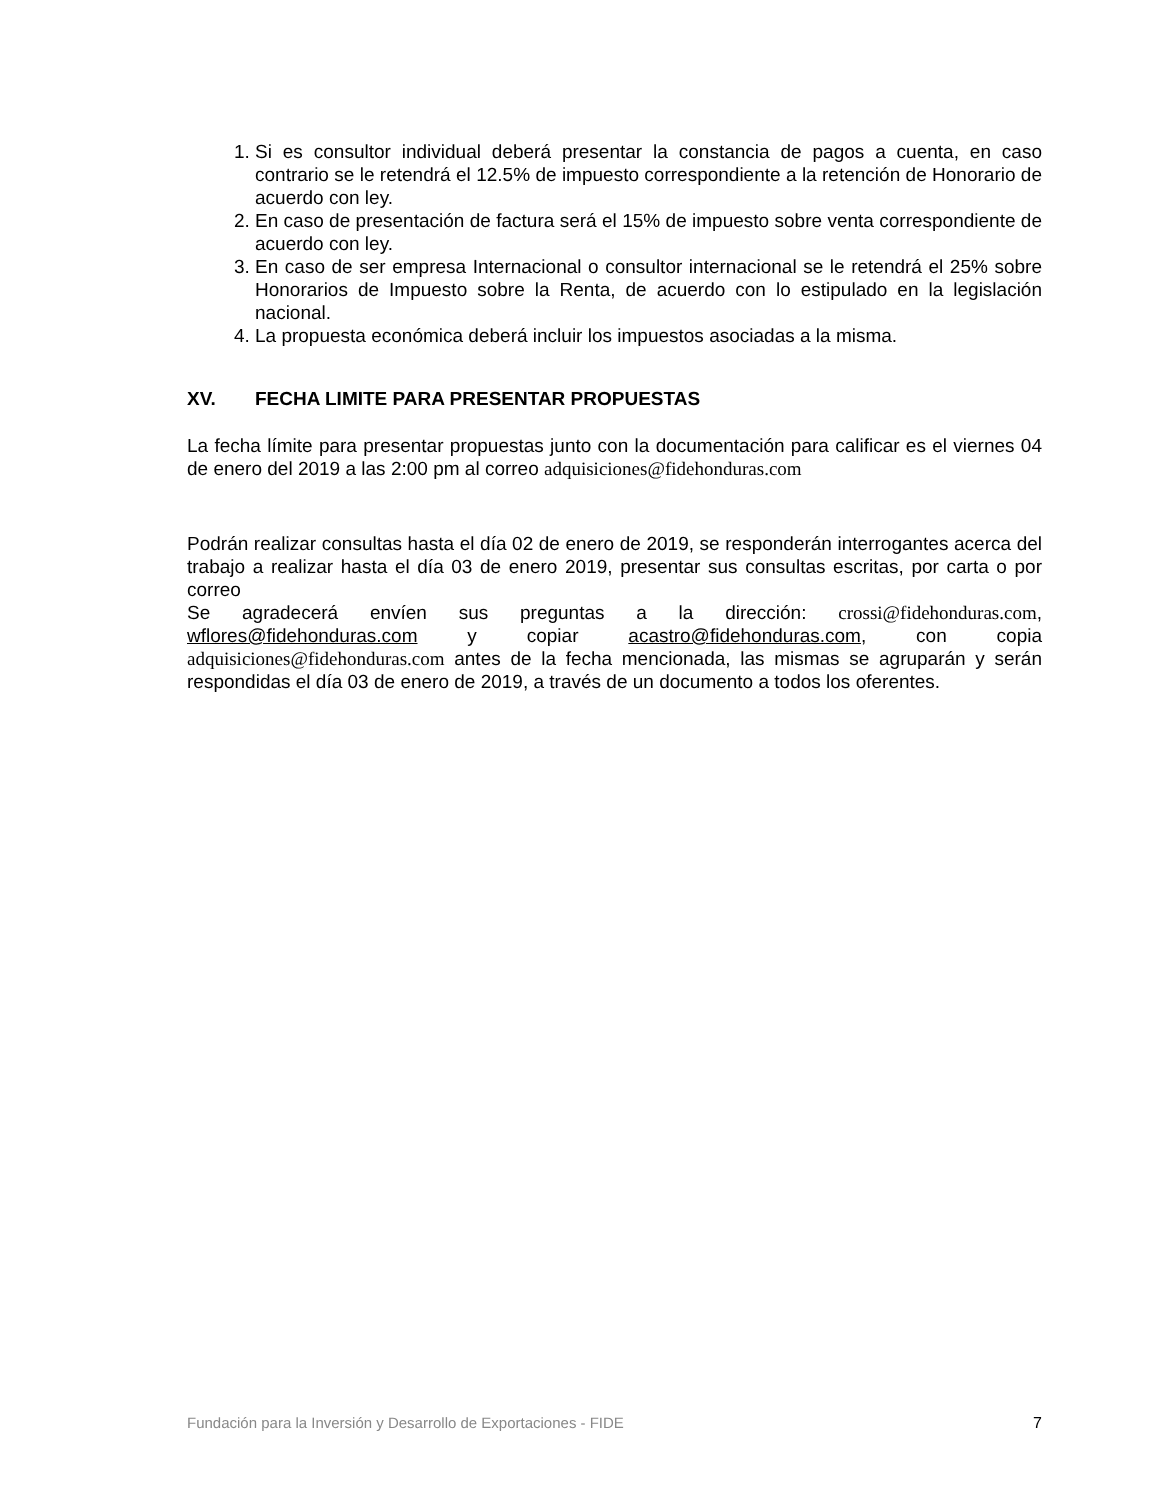1. Si es consultor individual deberá presentar la constancia de pagos a cuenta, en caso contrario se le retendrá el 12.5% de impuesto correspondiente a la retención de Honorario de acuerdo con ley.
2. En caso de presentación de factura será el 15% de impuesto sobre venta correspondiente de acuerdo con ley.
3. En caso de ser empresa Internacional o consultor internacional se le retendrá el 25% sobre Honorarios de Impuesto sobre la Renta, de acuerdo con lo estipulado en la legislación nacional.
4. La propuesta económica deberá incluir los impuestos asociadas a la misma.
XV. FECHA LIMITE PARA PRESENTAR PROPUESTAS
La fecha límite para presentar propuestas junto con la documentación para calificar es el viernes 04 de enero del 2019 a las 2:00 pm al correo adquisiciones@fidehonduras.com
Podrán realizar consultas hasta el día 02 de enero de 2019, se responderán interrogantes acerca del trabajo a realizar hasta el día 03 de enero 2019, presentar sus consultas escritas, por carta o por correo
Se agradecerá envíen sus preguntas a la dirección: crossi@fidehonduras.com, wflores@fidehonduras.com y copiar acastro@fidehonduras.com, con copia adquisiciones@fidehonduras.com antes de la fecha mencionada, las mismas se agruparán y serán respondidas el día 03 de enero de 2019, a través de un documento a todos los oferentes.
Fundación para la Inversión y Desarrollo de Exportaciones - FIDE 7